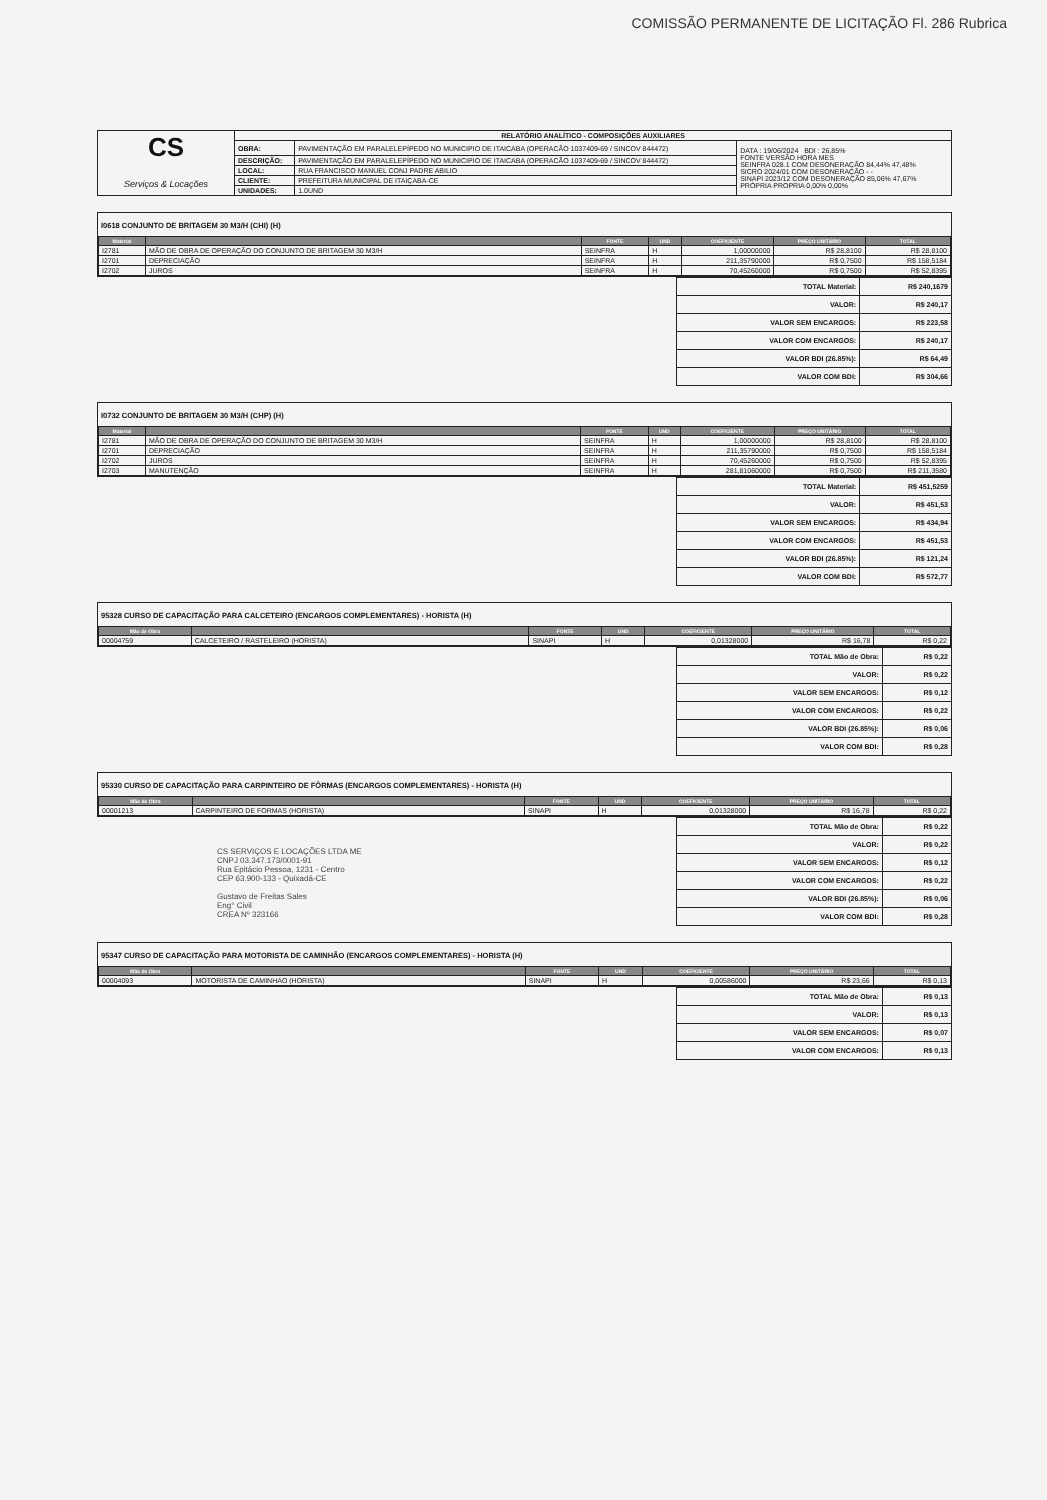COMISSÃO PERMANENTE DE LICITAÇÃO Fl. 286 Rubrica
| CS Serviços & Locações | RELATÓRIO ANALÍTICO - COMPOSIÇÕES AUXILIARES | | |
| | OBRA: | PAVIMENTAÇÃO EM PARALELEPÍPEDO NO MUNICIPIO DE ITAICABA (OPERACÃO 1037409-69 / SINCOV 844472) | DATA : 19/06/2024 BDI : 26,85% FONTE VERSÃO HORA MES SEINFRA 028.1 COM DESONERAÇÃO 84,44% 47,48% SICRO 2024/01 COM DESONERAÇÃO - - SINAPI 2023/12 COM DESONERAÇÃO 85,06% 47,67% PRÓPRIA PROPRIA 0,00% 0,00% |
| | DESCRIÇÃO: | PAVIMENTAÇÃO EM PARALELEPÍPEDO NO MUNICIPIO DE ITAICABA (OPERACÃO 1037409-69 / SINCOV 844472) | |
| | LOCAL: | RUA FRANCISCO MANUEL CONJ PADRE ABILIO | |
| | CLIENTE: | PREFEITURA MUNICIPAL DE ITAIÇABA-CE | |
| | UNIDADES: | 1.0UND | |
I0618 CONJUNTO DE BRITAGEM 30 M3/H (CHI) (H)
| Material | | FONTE | UND | COEFICIENTE | PREÇO UNITÁRIO | TOTAL |
| --- | --- | --- | --- | --- | --- | --- |
| I2781 | MÃO DE OBRA DE OPERAÇÃO DO CONJUNTO DE BRITAGEM 30 M3/H | SEINFRA | H | 1,00000000 | R$ 28,8100 | R$ 28,8100 |
| I2701 | DEPRECIAÇÃO | SEINFRA | H | 211,35790000 | R$ 0,7500 | R$ 158,5184 |
| I2702 | JUROS | SEINFRA | H | 70,45260000 | R$ 0,7500 | R$ 52,8395 |
| TOTAL Material: | R$ 240,1679 |
| VALOR: | R$ 240,17 |
| VALOR SEM ENCARGOS: | R$ 223,58 |
| VALOR COM ENCARGOS: | R$ 240,17 |
| VALOR BDI (26.85%): | R$ 64,49 |
| VALOR COM BDI: | R$ 304,66 |
I0732 CONJUNTO DE BRITAGEM 30 M3/H (CHP) (H)
| Material | | FONTE | UND | COEFICIENTE | PREÇO UNITÁRIO | TOTAL |
| --- | --- | --- | --- | --- | --- | --- |
| I2781 | MÃO DE OBRA DE OPERAÇÃO DO CONJUNTO DE BRITAGEM 30 M3/H | SEINFRA | H | 1,00000000 | R$ 28,8100 | R$ 28,8100 |
| I2701 | DEPRECIAÇÃO | SEINFRA | H | 211,35790000 | R$ 0,7500 | R$ 158,5184 |
| I2702 | JUROS | SEINFRA | H | 70,45260000 | R$ 0,7500 | R$ 52,8395 |
| I2703 | MANUTENÇÃO | SEINFRA | H | 281,81060000 | R$ 0,7500 | R$ 211,3580 |
| TOTAL Material: | R$ 451,5259 |
| VALOR: | R$ 451,53 |
| VALOR SEM ENCARGOS: | R$ 434,94 |
| VALOR COM ENCARGOS: | R$ 451,53 |
| VALOR BDI (26.85%): | R$ 121,24 |
| VALOR COM BDI: | R$ 572,77 |
95328 CURSO DE CAPACITAÇÃO PARA CALCETEIRO (ENCARGOS COMPLEMENTARES) - HORISTA (H)
| Mão de Obra | | FONTE | UND | COEFICIENTE | PREÇO UNITÁRIO | TOTAL |
| --- | --- | --- | --- | --- | --- | --- |
| 00004759 | CALCETEIRO / RASTELEIRO (HORISTA) | SINAPI | H | 0,01328000 | R$ 16,78 | R$ 0,22 |
| TOTAL Mão de Obra: | R$ 0,22 |
| VALOR: | R$ 0,22 |
| VALOR SEM ENCARGOS: | R$ 0,12 |
| VALOR COM ENCARGOS: | R$ 0,22 |
| VALOR BDI (26.85%): | R$ 0,06 |
| VALOR COM BDI: | R$ 0,28 |
95330 CURSO DE CAPACITAÇÃO PARA CARPINTEIRO DE FÔRMAS (ENCARGOS COMPLEMENTARES) - HORISTA (H)
| Mão de Obra | | FONTE | UND | COEFICIENTE | PREÇO UNITÁRIO | TOTAL |
| --- | --- | --- | --- | --- | --- | --- |
| 00001213 | CARPINTEIRO DE FORMAS (HORISTA) | SINAPI | H | 0,01328000 | R$ 16,78 | R$ 0,22 |
CS SERVIÇOS E LOCAÇÕES LTDA ME
CNPJ 03.347.173/0001-91
Rua Epitácio Pessoa, 1231 - Centro
CEP 63.900-133 - Quixadá-CE
Gustavo de Freitas Sales
Eng° Civil
CREA Nº 323166
| TOTAL Mão de Obra: | R$ 0,22 |
| VALOR: | R$ 0,22 |
| VALOR SEM ENCARGOS: | R$ 0,12 |
| VALOR COM ENCARGOS: | R$ 0,22 |
| VALOR BDI (26.85%): | R$ 0,06 |
| VALOR COM BDI: | R$ 0,28 |
95347 CURSO DE CAPACITAÇÃO PARA MOTORISTA DE CAMINHÃO (ENCARGOS COMPLEMENTARES) - HORISTA (H)
| Mão de Obra | | FONTE | UND | COEFICIENTE | PREÇO UNITÁRIO | TOTAL |
| --- | --- | --- | --- | --- | --- | --- |
| 00004093 | MOTORISTA DE CAMINHAO (HORISTA) | SINAPI | H | 0,00586000 | R$ 23,66 | R$ 0,13 |
| TOTAL Mão de Obra: | R$ 0,13 |
| VALOR: | R$ 0,13 |
| VALOR SEM ENCARGOS: | R$ 0,07 |
| VALOR COM ENCARGOS: | R$ 0,13 |